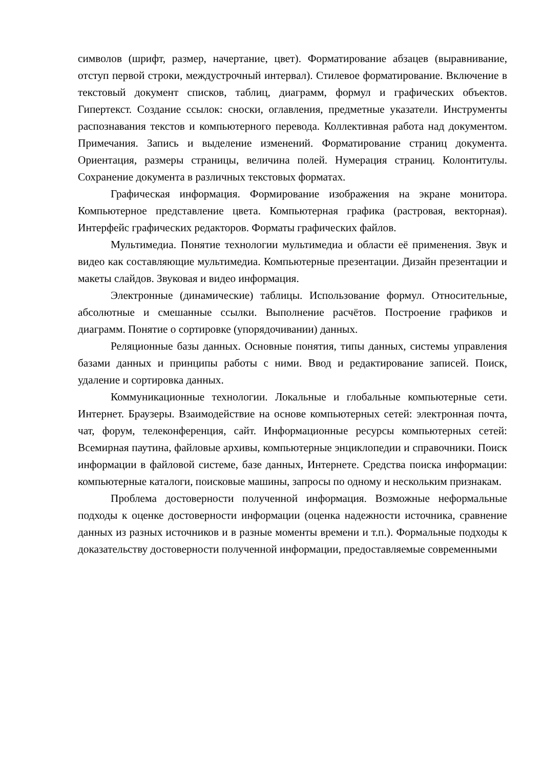символов (шрифт, размер, начертание, цвет). Форматирование абзацев (выравнивание, отступ первой строки, междустрочный интервал). Стилевое форматирование. Включение в текстовый документ списков, таблиц, диаграмм, формул и графических объектов. Гипертекст. Создание ссылок: сноски, оглавления, предметные указатели. Инструменты распознавания текстов и компьютерного перевода. Коллективная работа над документом. Примечания. Запись и выделение изменений. Форматирование страниц документа. Ориентация, размеры страницы, величина полей. Нумерация страниц. Колонтитулы. Сохранение документа в различных текстовых форматах.
Графическая информация. Формирование изображения на экране монитора. Компьютерное представление цвета. Компьютерная графика (растровая, векторная). Интерфейс графических редакторов. Форматы графических файлов.
Мультимедиа. Понятие технологии мультимедиа и области её применения. Звук и видео как составляющие мультимедиа. Компьютерные презентации. Дизайн презентации и макеты слайдов. Звуковая и видео информация.
Электронные (динамические) таблицы. Использование формул. Относительные, абсолютные и смешанные ссылки. Выполнение расчётов. Построение графиков и диаграмм. Понятие о сортировке (упорядочивании) данных.
Реляционные базы данных. Основные понятия, типы данных, системы управления базами данных и принципы работы с ними. Ввод и редактирование записей. Поиск, удаление и сортировка данных.
Коммуникационные технологии. Локальные и глобальные компьютерные сети. Интернет. Браузеры. Взаимодействие на основе компьютерных сетей: электронная почта, чат, форум, телеконференция, сайт. Информационные ресурсы компьютерных сетей: Всемирная паутина, файловые архивы, компьютерные энциклопедии и справочники. Поиск информации в файловой системе, базе данных, Интернете. Средства поиска информации: компьютерные каталоги, поисковые машины, запросы по одному и нескольким признакам.
Проблема достоверности полученной информация. Возможные неформальные подходы к оценке достоверности информации (оценка надежности источника, сравнение данных из разных источников и в разные моменты времени и т.п.). Формальные подходы к доказательству достоверности полученной информации, предоставляемые современными